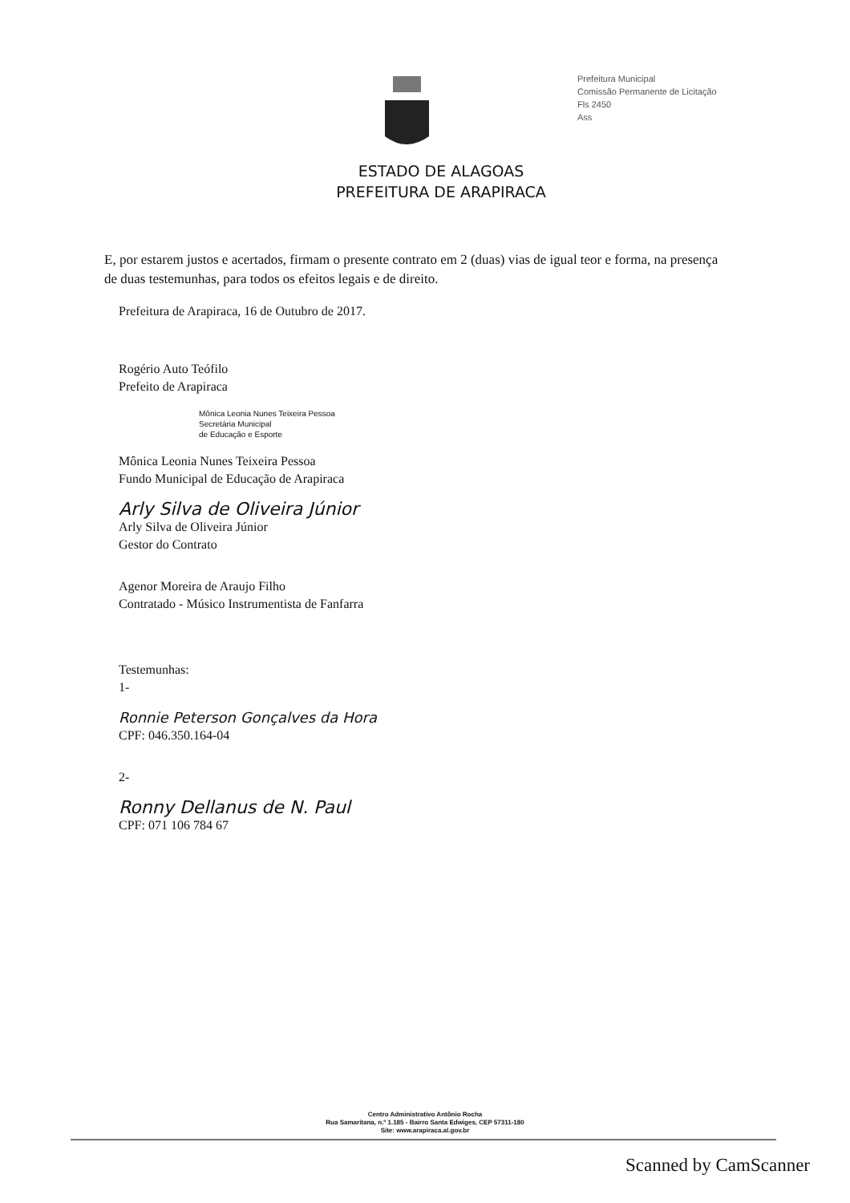Prefeitura Municipal
Comissão Permanente de Licitação
Fls 2450
Ass
ESTADO DE ALAGOAS
PREFEITURA DE ARAPIRACA
E, por estarem justos e acertados, firmam o presente contrato em 2 (duas) vias de igual teor e forma, na presença de duas testemunhas, para todos os efeitos legais e de direito.
Prefeitura de Arapiraca, 16 de Outubro de 2017.
Rogério Auto Teófilo
Prefeito de Arapiraca
Mônica Leonia Nunes Teixeira Pessoa
Secretária Municipal
de Educação e Esporte
Mônica Leonia Nunes Teixeira Pessoa
Fundo Municipal de Educação de Arapiraca
Arly Silva de Oliveira Júnior
Arly Silva de Oliveira Júnior
Gestor do Contrato
Agenor Moreira de Araujo Filho
Contratado - Músico Instrumentista de Fanfarra
Testemunhas:
1-
Ronnie Peterson Gonçalves da Hora
CPF: 046.350.164-04
2-
Ronny Dellanus de N. Paul
CPF: 071 106 784 67
Centro Administrativo Antônio Rocha
Rua Samaritana, n.º 1.185 - Bairro Santa Edwiges, CEP 57311-180
Site: www.arapiraca.al.gov.br
Scanned by CamScanner